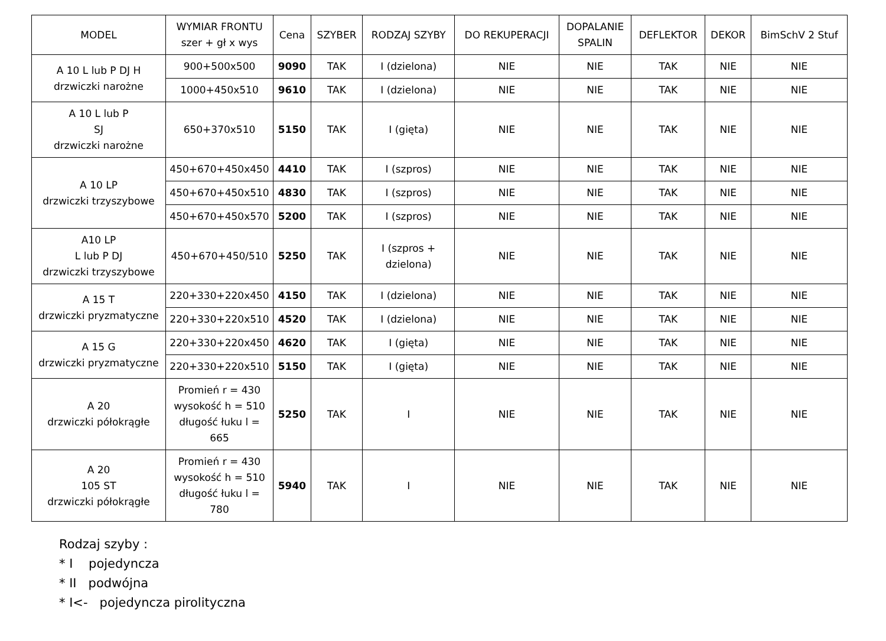| MODEL | WYMIAR FRONTU szer + gł x wys | Cena | SZYBER | RODZAJ SZYBY | DO REKUPERACJI | DOPALANIE SPALIN | DEFLEKTOR | DEKOR | BimSchV 2 Stuf |
| --- | --- | --- | --- | --- | --- | --- | --- | --- | --- |
| A 10 L lub P DJ H drzwiczki narożne | 900+500x500 | 9090 | TAK | I (dzielona) | NIE | NIE | TAK | NIE | NIE |
| | 1000+450x510 | 9610 | TAK | I (dzielona) | NIE | NIE | TAK | NIE | NIE |
| A 10 L lub P SJ drzwiczki narożne | 650+370x510 | 5150 | TAK | I (gięta) | NIE | NIE | TAK | NIE | NIE |
| A 10 LP drzwiczki trzyszybowe | 450+670+450x450 | 4410 | TAK | I (szpros) | NIE | NIE | TAK | NIE | NIE |
| | 450+670+450x510 | 4830 | TAK | I (szpros) | NIE | NIE | TAK | NIE | NIE |
| | 450+670+450x570 | 5200 | TAK | I (szpros) | NIE | NIE | TAK | NIE | NIE |
| A10 LP L lub P DJ drzwiczki trzyszybowe | 450+670+450/510 | 5250 | TAK | I (szpros + dzielona) | NIE | NIE | TAK | NIE | NIE |
| A 15 T drzwiczki pryzmatyczne | 220+330+220x450 | 4150 | TAK | I (dzielona) | NIE | NIE | TAK | NIE | NIE |
| | 220+330+220x510 | 4520 | TAK | I (dzielona) | NIE | NIE | TAK | NIE | NIE |
| A 15 G drzwiczki pryzmatyczne | 220+330+220x450 | 4620 | TAK | I (gięta) | NIE | NIE | TAK | NIE | NIE |
| | 220+330+220x510 | 5150 | TAK | I (gięta) | NIE | NIE | TAK | NIE | NIE |
| A 20 drzwiczki półokrągłe | Promień r = 430 wysokość h = 510 długość łuku l = 665 | 5250 | TAK | I | NIE | NIE | TAK | NIE | NIE |
| A 20 105 ST drzwiczki półokrągłe | Promień r = 430 wysokość h = 510 długość łuku l = 780 | 5940 | TAK | I | NIE | NIE | TAK | NIE | NIE |
Rodzaj szyby :
* I pojedyncza
* II podwójna
* I<- pojedyncza pirolityczna